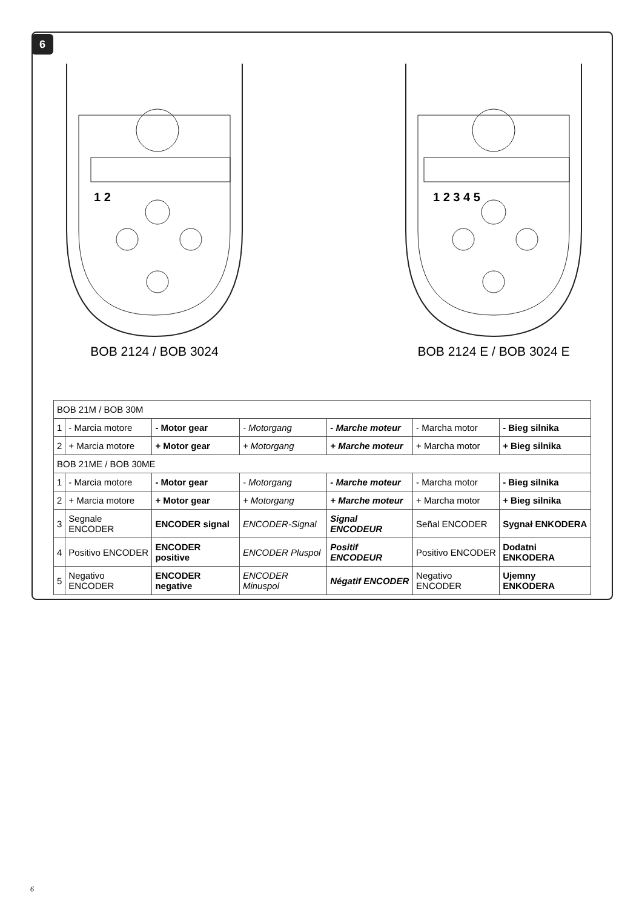6
1 2
BOB 2124 / BOB 3024
1 2 3 4 5
BOB 2124 E / BOB 3024 E
| BOB 21M / BOB 30M | | | | | | |
| --- | --- | --- | --- | --- | --- | --- |
| 1 | - Marcia motore | - Motor gear | - Motorgang | - Marche moteur | - Marcha motor | - Bieg silnika |
| 2 | + Marcia motore | + Motor gear | + Motorgang | + Marche moteur | + Marcha motor | + Bieg silnika |
| BOB 21ME / BOB 30ME | | | | | | |
| 1 | - Marcia motore | - Motor gear | - Motorgang | - Marche moteur | - Marcha motor | - Bieg silnika |
| 2 | + Marcia motore | + Motor gear | + Motorgang | + Marche moteur | + Marcha motor | + Bieg silnika |
| 3 | Segnale ENCODER | ENCODER signal | ENCODER-Signal | Signal ENCODEUR | Señal ENCODER | Sygnał ENKODERA |
| 4 | Positivo ENCODER | ENCODER positive | ENCODER Pluspol | Positif ENCODEUR | Positivo ENCODER | Dodatni ENKODERA |
| 5 | Negativo ENCODER | ENCODER negative | ENCODER Minuspol | Négatif ENCODER | Negativo ENCODER | Ujemny ENKODERA |
6